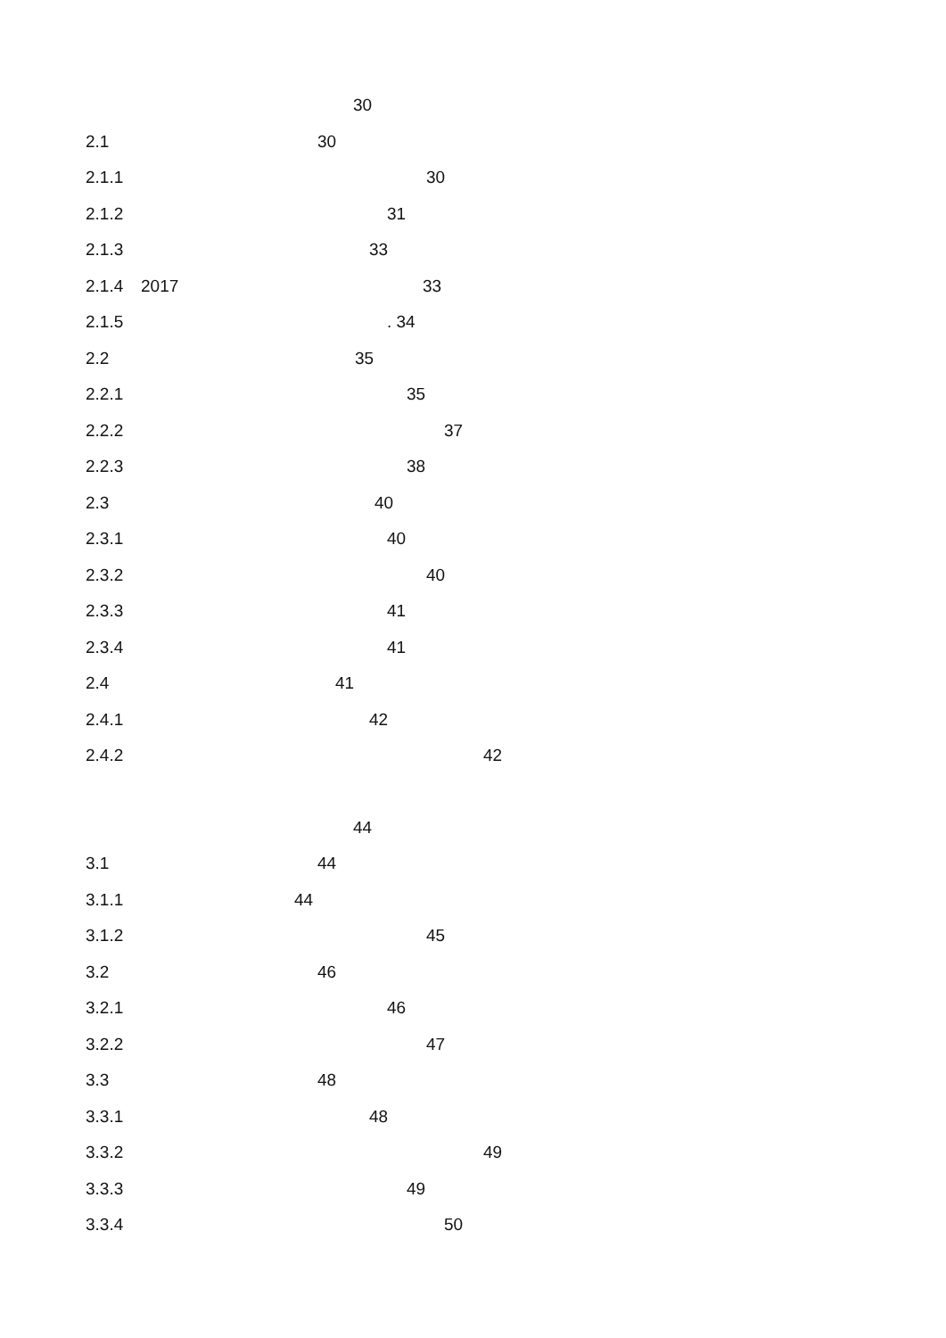30
2.1 30
2.1.1 30
2.1.2 31
2.1.3 33
2.1.4 2017 33
2.1.5 . 34
2.2 35
2.2.1 35
2.2.2 37
2.2.3 38
2.3 40
2.3.1 40
2.3.2 40
2.3.3 41
2.3.4 41
2.4 41
2.4.1 42
2.4.2 42
44
3.1 44
3.1.1 44
3.1.2 45
3.2 46
3.2.1 46
3.2.2 47
3.3 48
3.3.1 48
3.3.2 49
3.3.3 49
3.3.4 50